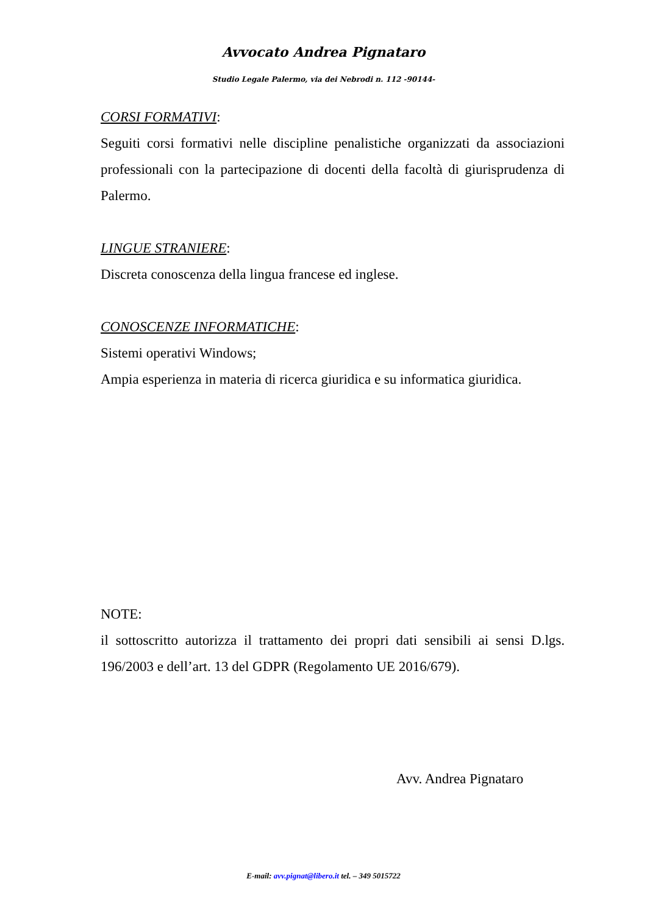Avvocato Andrea Pignataro
Studio Legale Palermo, via dei Nebrodi n. 112 -90144-
CORSI FORMATIVI:
Seguiti corsi formativi nelle discipline penalistiche organizzati da associazioni professionali con la partecipazione di docenti della facoltà di giurisprudenza di Palermo.
LINGUE STRANIERE:
Discreta conoscenza della lingua francese ed inglese.
CONOSCENZE INFORMATICHE:
Sistemi operativi Windows;
Ampia esperienza in materia di ricerca giuridica e su informatica giuridica.
NOTE:
il sottoscritto autorizza il trattamento dei propri dati sensibili ai sensi D.lgs. 196/2003 e dell’art. 13 del GDPR (Regolamento UE 2016/679).
Avv. Andrea Pignataro
E-mail: avv.pignat@libero.it tel. – 349 5015722